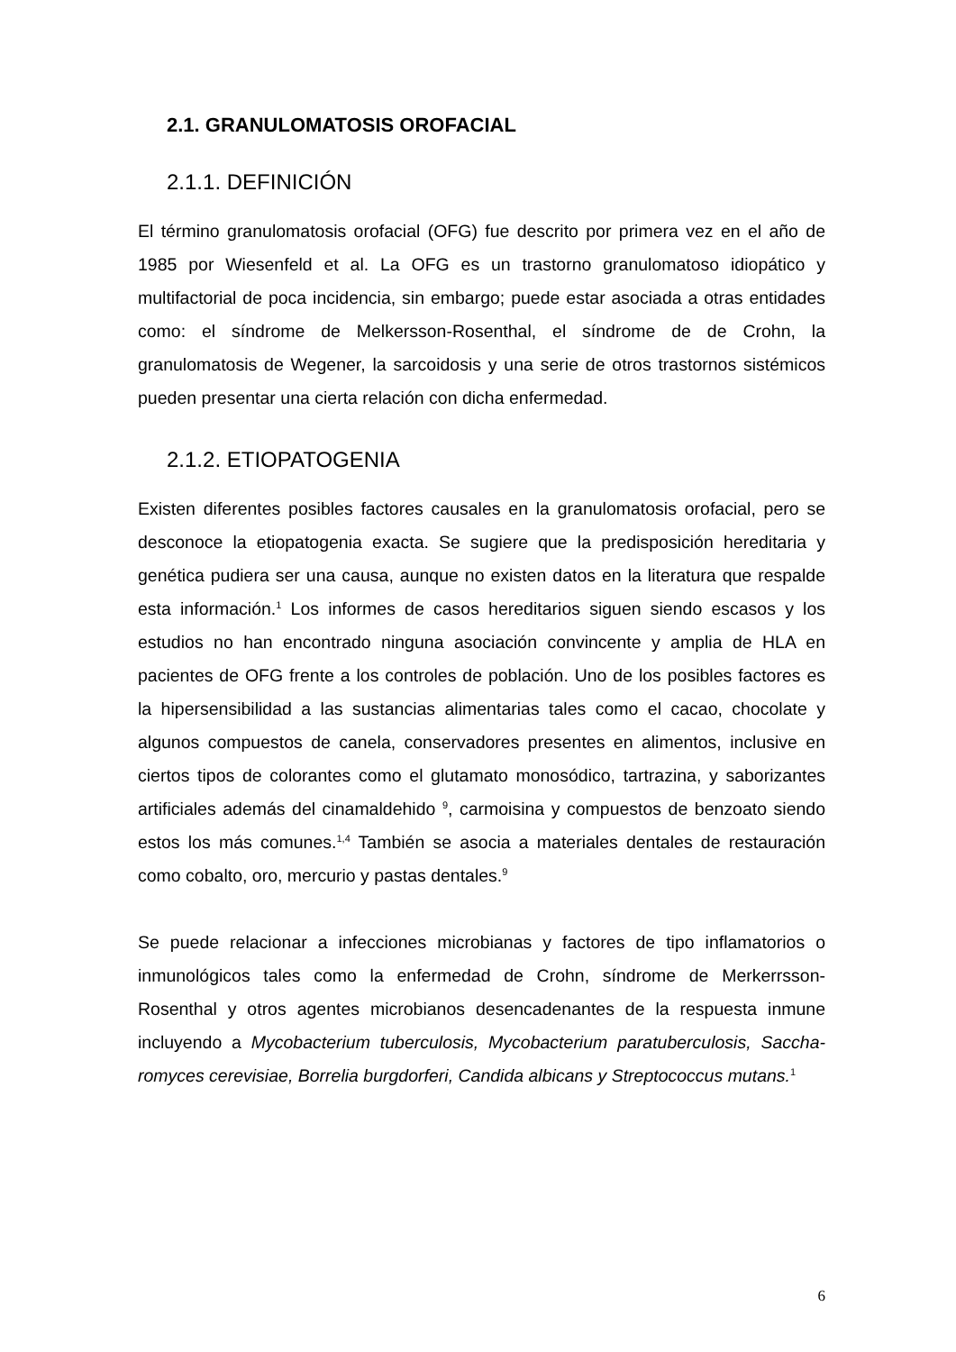2.1. GRANULOMATOSIS OROFACIAL
2.1.1. DEFINICIÓN
El término granulomatosis orofacial (OFG) fue descrito por primera vez en el año de 1985 por Wiesenfeld et al. La OFG es un trastorno granulomatoso idiopático y multifactorial de poca incidencia, sin embargo; puede estar asociada a otras entidades como: el síndrome de Melkersson-Rosenthal, el síndrome de de Crohn, la granulomatosis de Wegener, la sarcoidosis y una serie de otros trastornos sistémicos pueden presentar una cierta relación con dicha enfermedad.
2.1.2. ETIOPATOGENIA
Existen diferentes posibles factores causales en la granulomatosis orofacial, pero se desconoce la etiopatogenia exacta. Se sugiere que la predisposición hereditaria y genética pudiera ser una causa, aunque no existen datos en la literatura que respalde esta información.<sup>1</sup> Los informes de casos hereditarios siguen siendo escasos y los estudios no han encontrado ninguna asociación convincente y amplia de HLA en pacientes de OFG frente a los controles de población. Uno de los posibles factores es la hipersensibilidad a las sustancias alimentarias tales como el cacao, chocolate y algunos compuestos de canela, conservadores presentes en alimentos, inclusive en ciertos tipos de colorantes como el glutamato monosódico, tartrazina, y saborizantes artificiales además del cinamaldehido <sup>9</sup>, carmoisina y compuestos de benzoato siendo estos los más comunes.<sup>1,4</sup> También se asocia a materiales dentales de restauración como cobalto, oro, mercurio y pastas dentales.<sup>9</sup>
Se puede relacionar a infecciones microbianas y factores de tipo inflamatorios o inmunológicos tales como la enfermedad de Crohn, síndrome de Merkerrsson-Rosenthal y otros agentes microbianos desencadenantes de la respuesta inmune incluyendo a Mycobacterium tuberculosis, Mycobacterium paratuberculosis, Saccha-romyces cerevisiae, Borrelia burgdorferi, Candida albicans y Streptococcus mutans.<sup>1</sup>
6